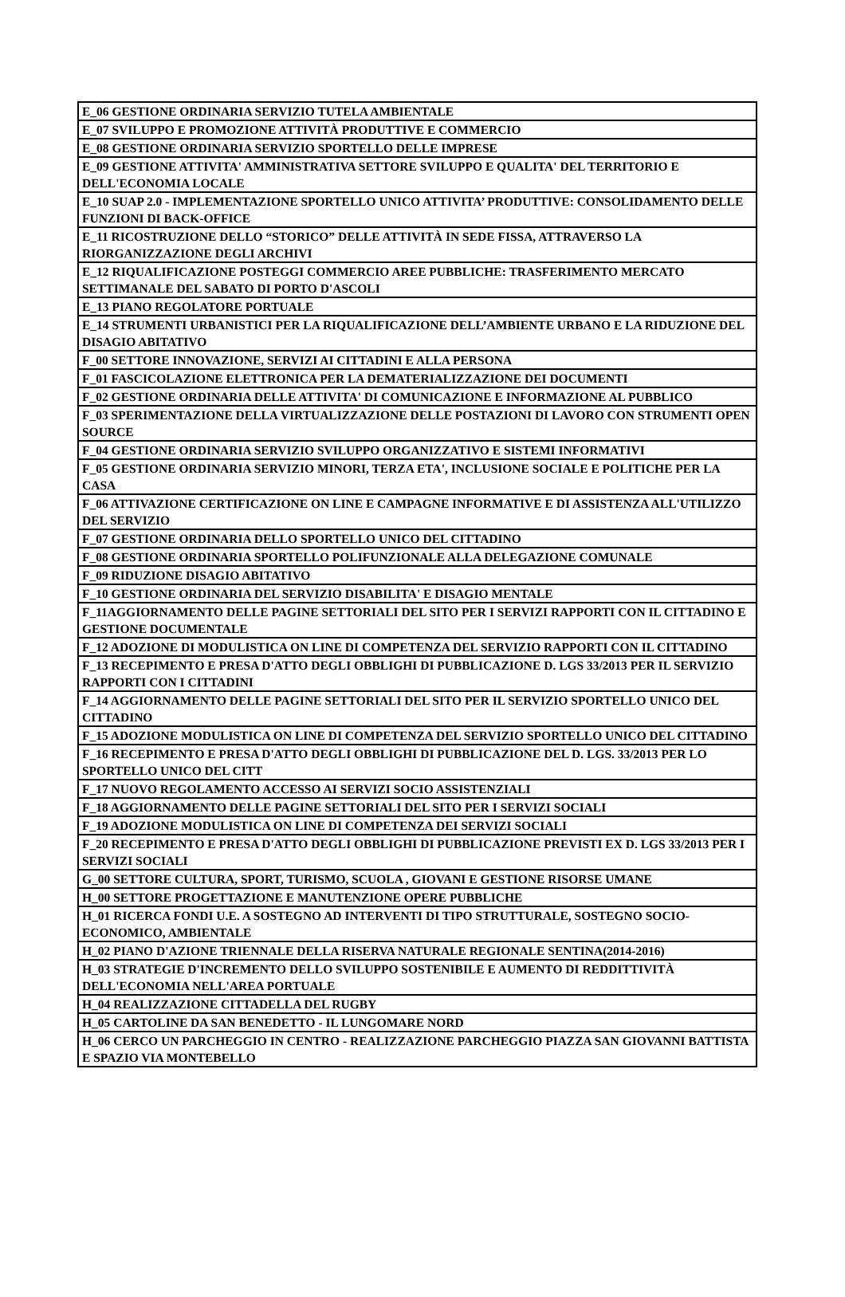| E_06 GESTIONE ORDINARIA SERVIZIO TUTELA AMBIENTALE |
| E_07 SVILUPPO E PROMOZIONE ATTIVITÀ PRODUTTIVE E COMMERCIO |
| E_08 GESTIONE ORDINARIA SERVIZIO SPORTELLO DELLE IMPRESE |
| E_09 GESTIONE ATTIVITA' AMMINISTRATIVA SETTORE SVILUPPO E QUALITA' DEL TERRITORIO E DELL'ECONOMIA LOCALE |
| E_10 SUAP 2.0 - IMPLEMENTAZIONE SPORTELLO UNICO ATTIVITA’ PRODUTTIVE: CONSOLIDAMENTO DELLE FUNZIONI DI BACK-OFFICE |
| E_11 RICOSTRUZIONE DELLO “STORICO” DELLE ATTIVITÀ IN SEDE FISSA, ATTRAVERSO LA RIORGANIZZAZIONE DEGLI ARCHIVI |
| E_12 RIQUALIFICAZIONE POSTEGGI COMMERCIO AREE PUBBLICHE: TRASFERIMENTO MERCATO SETTIMANALE DEL SABATO DI PORTO D'ASCOLI |
| E_13 PIANO REGOLATORE PORTUALE |
| E_14 STRUMENTI URBANISTICI PER LA RIQUALIFICAZIONE DELL’AMBIENTE URBANO E LA RIDUZIONE DEL DISAGIO ABITATIVO |
| F_00 SETTORE INNOVAZIONE, SERVIZI AI CITTADINI E ALLA PERSONA |
| F_01 FASCICOLAZIONE ELETTRONICA PER LA DEMATERIALIZZAZIONE DEI DOCUMENTI |
| F_02 GESTIONE ORDINARIA DELLE ATTIVITA' DI COMUNICAZIONE E INFORMAZIONE AL PUBBLICO |
| F_03 SPERIMENTAZIONE DELLA VIRTUALIZZAZIONE DELLE POSTAZIONI DI LAVORO CON STRUMENTI OPEN SOURCE |
| F_04 GESTIONE ORDINARIA SERVIZIO SVILUPPO ORGANIZZATIVO E SISTEMI INFORMATIVI |
| F_05 GESTIONE ORDINARIA SERVIZIO MINORI, TERZA ETA', INCLUSIONE SOCIALE E POLITICHE PER LA CASA |
| F_06 ATTIVAZIONE CERTIFICAZIONE ON LINE E CAMPAGNE INFORMATIVE E DI ASSISTENZA ALL'UTILIZZO DEL SERVIZIO |
| F_07 GESTIONE ORDINARIA DELLO SPORTELLO UNICO DEL CITTADINO |
| F_08 GESTIONE ORDINARIA SPORTELLO POLIFUNZIONALE ALLA DELEGAZIONE COMUNALE |
| F_09 RIDUZIONE DISAGIO ABITATIVO |
| F_10 GESTIONE ORDINARIA DEL SERVIZIO DISABILITA' E DISAGIO MENTALE |
| F_11AGGIORNAMENTO DELLE PAGINE SETTORIALI DEL SITO PER I SERVIZI RAPPORTI CON IL CITTADINO E GESTIONE DOCUMENTALE |
| F_12 ADOZIONE DI MODULISTICA ON LINE DI COMPETENZA DEL SERVIZIO RAPPORTI CON IL CITTADINO |
| F_13 RECEPIMENTO E PRESA D'ATTO DEGLI OBBLIGHI DI PUBBLICAZIONE D. LGS 33/2013 PER IL SERVIZIO RAPPORTI CON I CITTADINI |
| F_14 AGGIORNAMENTO DELLE PAGINE SETTORIALI DEL SITO PER IL SERVIZIO SPORTELLO UNICO DEL CITTADINO |
| F_15 ADOZIONE MODULISTICA ON LINE DI COMPETENZA DEL SERVIZIO SPORTELLO UNICO DEL CITTADINO |
| F_16 RECEPIMENTO E PRESA D'ATTO DEGLI OBBLIGHI DI PUBBLICAZIONE DEL D. LGS. 33/2013 PER LO SPORTELLO UNICO DEL CITT |
| F_17 NUOVO REGOLAMENTO ACCESSO AI SERVIZI SOCIO ASSISTENZIALI |
| F_18 AGGIORNAMENTO DELLE PAGINE SETTORIALI DEL SITO PER I SERVIZI SOCIALI |
| F_19 ADOZIONE MODULISTICA ON LINE DI COMPETENZA DEI SERVIZI SOCIALI |
| F_20 RECEPIMENTO E PRESA D'ATTO DEGLI OBBLIGHI DI PUBBLICAZIONE PREVISTI EX D. LGS 33/2013 PER I SERVIZI SOCIALI |
| G_00 SETTORE CULTURA, SPORT, TURISMO, SCUOLA , GIOVANI E GESTIONE RISORSE UMANE |
| H_00 SETTORE PROGETTAZIONE E MANUTENZIONE OPERE PUBBLICHE |
| H_01 RICERCA FONDI U.E. A SOSTEGNO AD INTERVENTI DI TIPO STRUTTURALE, SOSTEGNO SOCIO-ECONOMICO, AMBIENTALE |
| H_02 PIANO D'AZIONE TRIENNALE DELLA RISERVA NATURALE REGIONALE SENTINA(2014-2016) |
| H_03 STRATEGIE D'INCREMENTO DELLO SVILUPPO SOSTENIBILE E AUMENTO DI REDDITTIVITÀ DELL'ECONOMIA NELL'AREA PORTUALE |
| H_04 REALIZZAZIONE CITTADELLA DEL RUGBY |
| H_05 CARTOLINE DA SAN BENEDETTO - IL LUNGOMARE NORD |
| H_06 CERCO UN PARCHEGGIO IN CENTRO - REALIZZAZIONE PARCHEGGIO PIAZZA SAN GIOVANNI BATTISTA E SPAZIO VIA MONTEBELLO |